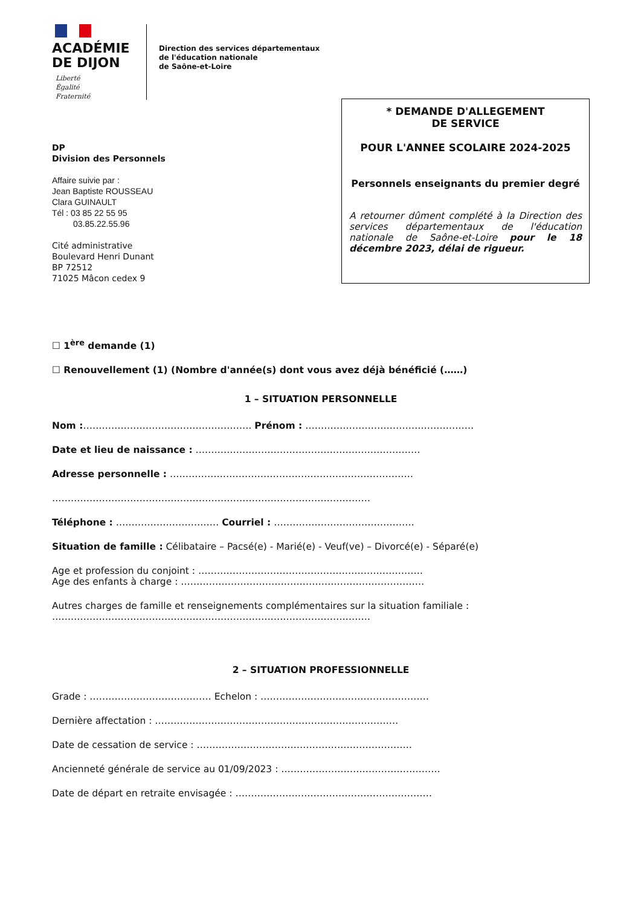ACADÉMIE
DE DIJON
Liberté
Égalité
Fraternité
Direction des services départementaux
de l'éducation nationale
de Saône-et-Loire
DP
Division des Personnels
Affaire suivie par :
Jean Baptiste ROUSSEAU
Clara GUINAULT
Tél : 03 85 22 55 95
03.85.22.55.96
Cité administrative
Boulevard Henri Dunant
BP 72512
71025 Mâcon cedex 9
* DEMANDE D'ALLEGEMENT
DE SERVICE
POUR L'ANNEE SCOLAIRE 2024-2025
Personnels enseignants du premier degré
A retourner dûment complété à la Direction des services départementaux de l'éducation nationale de Saône-et-Loire pour le 18 décembre 2023, délai de rigueur.
☐ 1<sup>ère</sup> demande (1)
☐ Renouvellement (1) (Nombre d'année(s) dont vous avez déjà bénéficié (……)
1 – SITUATION PERSONNELLE
Nom :……………………………………………… Prénom : ………………………………………………
Date et lieu de naissance : ………………………………………………………………
Adresse personnelle : ……………………………………………………………………
…………………………………………………………………………………………
Téléphone : …………………………… Courriel : ………………………………………
Situation de famille : Célibataire – Pacsé(e) - Marié(e) - Veuf(ve) – Divorcé(e) - Séparé(e)
Age et profession du conjoint : ………………………………………………………………
Age des enfants à charge : ……………………………………………………………………
Autres charges de famille et renseignements complémentaires sur la situation familiale :
…………………………………………………………………………………………
2 – SITUATION PROFESSIONNELLE
Grade : ………………………………… Echelon : ………………………………………………
Dernière affectation : ……………………………………………………………………
Date de cessation de service : ……………………………………………………………
Ancienneté générale de service au 01/09/2023 : ……………………………………………
Date de départ en retraite envisagée : ………………………………………………………